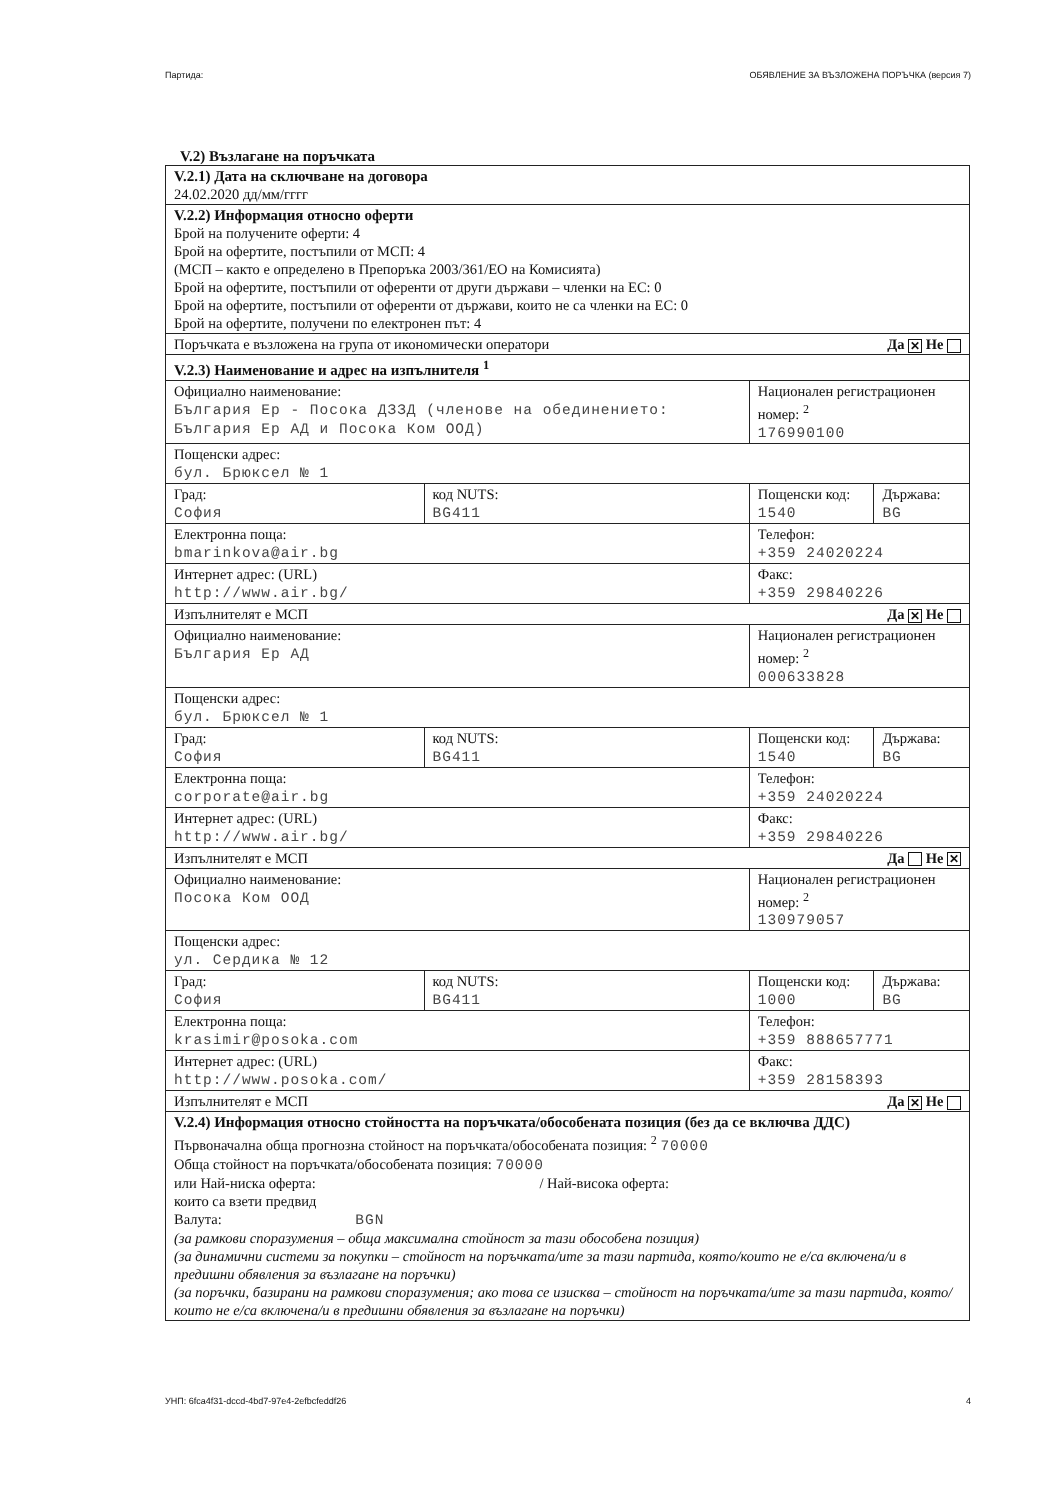Партида: ОБЯВЛЕНИЕ ЗА ВЪЗЛОЖЕНА ПОРЪЧКА (версия 7)
V.2) Възлагане на поръчката
| V.2.1) Дата на сключване на договора 24.02.2020 дд/мм/гггг | | | |
| V.2.2) Информация относно оферти Брой на получените оферти: 4 Брой на офертите, постъпили от МСП: 4 (МСП – както е определено в Препоръка 2003/361/ЕО на Комисията) Брой на офертите, постъпили от оференти от други държави – членки на ЕС: 0 Брой на офертите, постъпили от оференти от държави, които не са членки на ЕС: 0 Брой на офертите, получени по електронен път: 4 | | | |
| Поръчката е възложена на група от икономически оператори Да ✕ Не | | | |
| V.2.3) Наименование и адрес на изпълнителя <sup>1</sup> | | | |
| Официално наименование: България Ер - Посока ДЗЗД (членове на обединението: България Ер АД и Посока Ком ООД) | | Национален регистрационен номер: <sup>2</sup> 176990100 | |
| Пощенски адрес: бул. Брюксел № 1 | | | |
| Град: София | код NUTS: BG411 | Пощенски код: 1540 | Държава: BG |
| Електронна поща: bmarinkova@air.bg | | Телефон: +359 24020224 | |
| Интернет адрес: (URL) http://www.air.bg/ | | Факс: +359 29840226 | |
| Изпълнителят е МСП Да ✕ Не | | | |
| Официално наименование: България Ер АД | | Национален регистрационен номер: <sup>2</sup> 000633828 | |
| Пощенски адрес: бул. Брюксел № 1 | | | |
| Град: София | код NUTS: BG411 | Пощенски код: 1540 | Държава: BG |
| Електронна поща: corporate@air.bg | | Телефон: +359 24020224 | |
| Интернет адрес: (URL) http://www.air.bg/ | | Факс: +359 29840226 | |
| Изпълнителят е МСП Да Не ✕ | | | |
| Официално наименование: Посока Ком ООД | | Национален регистрационен номер: <sup>2</sup> 130979057 | |
| Пощенски адрес: ул. Сердика № 12 | | | |
| Град: София | код NUTS: BG411 | Пощенски код: 1000 | Държава: BG |
| Електронна поща: krasimir@posoka.com | | Телефон: +359 888657771 | |
| Интернет адрес: (URL) http://www.posoka.com/ | | Факс: +359 28158393 | |
| Изпълнителят е МСП Да ✕ Не | | | |
| V.2.4) Информация относно стойността на поръчката/обособената позиция (без да се включва ДДС) Първоначална обща прогнозна стойност на поръчката/обособената позиция: <sup>2</sup> 70000 Обща стойност на поръчката/обособената позиция: 70000 или Най-ниска оферта: / Най-висока оферта: които са взети предвид Валута: BGN (за рамкови споразумения – обща максимална стойност за тази обособена позиция) (за динамични системи за покупки – стойност на поръчката/ите за тази партида, която/които не е/са включена/и в предишни обявления за възлагане на поръчки) (за поръчки, базирани на рамкови споразумения; ако това се изисква – стойност на поръчката/ите за тази партида, която/които не е/са включена/и в предишни обявления за възлагане на поръчки) | | | |
УНП: 6fca4f31-dccd-4bd7-97e4-2efbcfeddf26 4